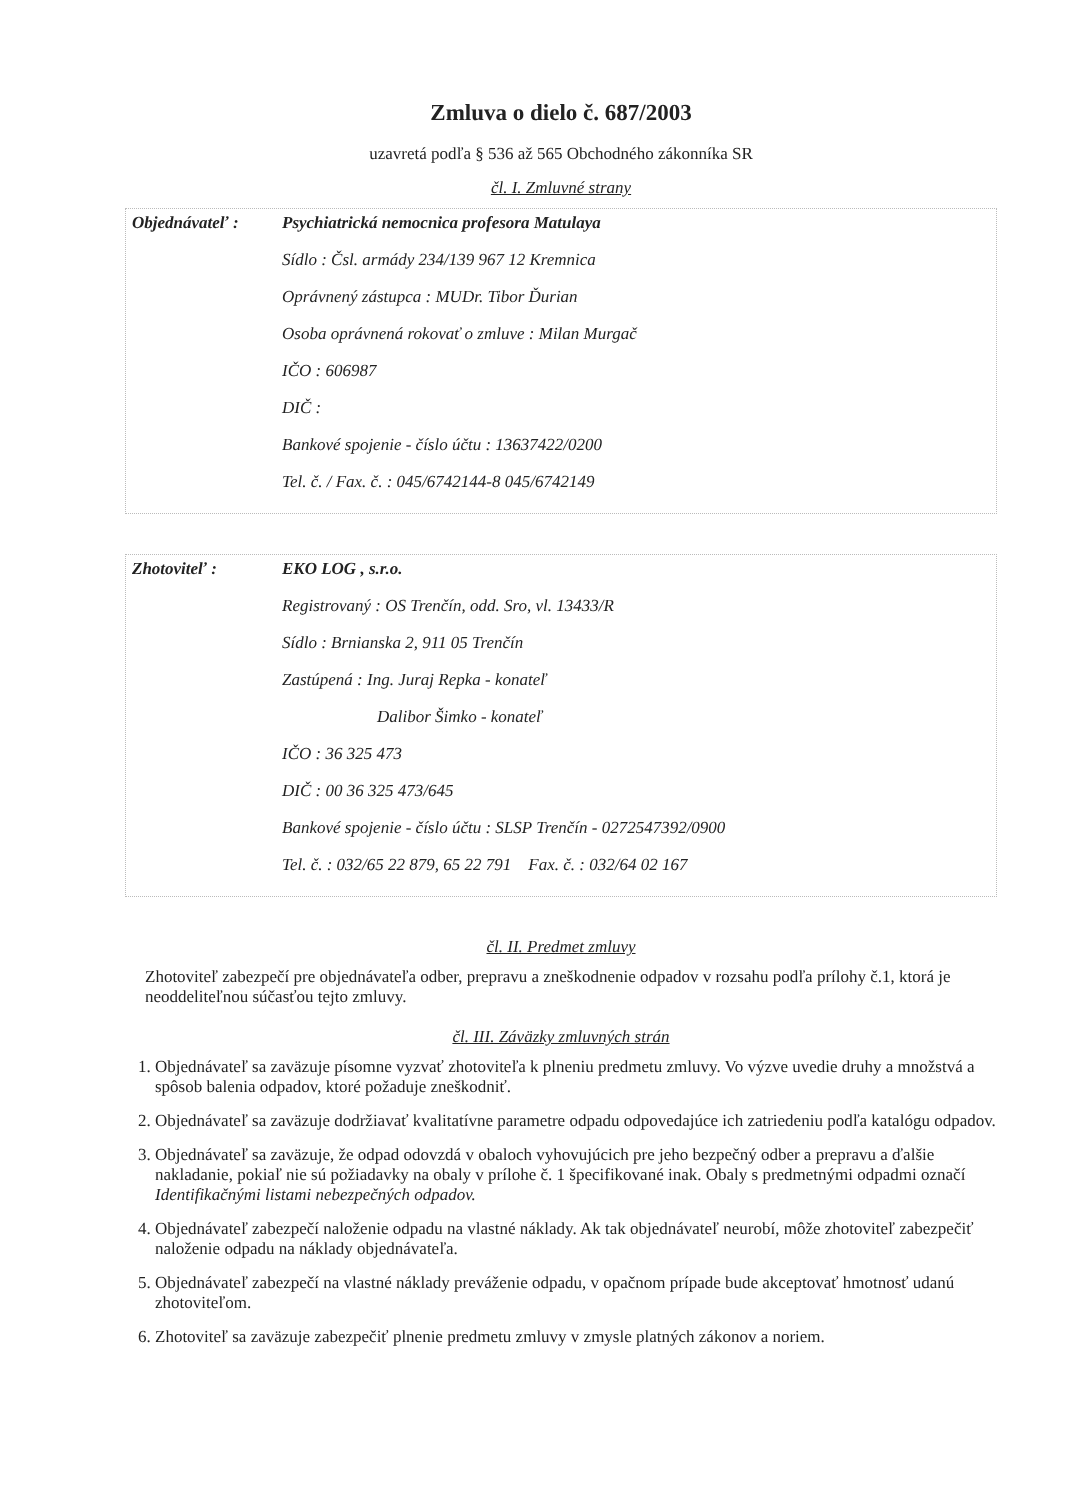Zmluva o dielo č. 687/2003
uzavretá podľa § 536 až 565 Obchodného zákonníka SR
čl. I. Zmluvné strany
Objednávateľ : Psychiatrická nemocnica profesora Matulaya
Sídlo : Čsl. armády 234/139 967 12 Kremnica
Oprávnený zástupca : MUDr. Tibor Ďurian
Osoba oprávnená rokovať o zmluve : Milan Murgač
IČO : 606987
DIČ :
Bankové spojenie - číslo účtu : 13637422/0200
Tel. č. / Fax. č. : 045/6742144-8 045/6742149
Zhotoviteľ : EKO LOG , s.r.o.
Registrovaný : OS Trenčín, odd. Sro, vl. 13433/R
Sídlo : Brnianska 2, 911 05 Trenčín
Zastúpená : Ing. Juraj Repka - konateľ
Dalibor Šimko - konateľ
IČO : 36 325 473
DIČ : 00 36 325 473/645
Bankové spojenie - číslo účtu : SLSP Trenčín - 0272547392/0900
Tel. č. : 032/65 22 879, 65 22 791 Fax. č. : 032/64 02 167
čl. II. Predmet zmluvy
Zhotoviteľ zabezpečí pre objednávateľa odber, prepravu a zneškodnenie odpadov v rozsahu podľa prílohy č.1, ktorá je neoddeliteľnou súčasťou tejto zmluvy.
čl. III. Záväzky zmluvných strán
1. Objednávateľ sa zaväzuje písomne vyzvať zhotoviteľa k plneniu predmetu zmluvy. Vo výzve uvedie druhy a množstvá a spôsob balenia odpadov, ktoré požaduje zneškodniť.
2. Objednávateľ sa zaväzuje dodržiavať kvalitatívne parametre odpadu odpovedajúce ich zatriedeniu podľa katalógu odpadov.
3. Objednávateľ sa zaväzuje, že odpad odovzdá v obaloch vyhovujúcich pre jeho bezpečný odber a prepravu a ďalšie nakladanie, pokiaľ nie sú požiadavky na obaly v prílohe č. 1 špecifikované inak. Obaly s predmetnými odpadmi označí Identifikačnými listami nebezpečných odpadov.
4. Objednávateľ zabezpečí naloženie odpadu na vlastné náklady. Ak tak objednávateľ neurobí, môže zhotoviteľ zabezpečiť naloženie odpadu na náklady objednávateľa.
5. Objednávateľ zabezpečí na vlastné náklady preváženie odpadu, v opačnom prípade bude akceptovať hmotnosť udanú zhotoviteľom.
6. Zhotoviteľ sa zaväzuje zabezpečiť plnenie predmetu zmluvy v zmysle platných zákonov a noriem.